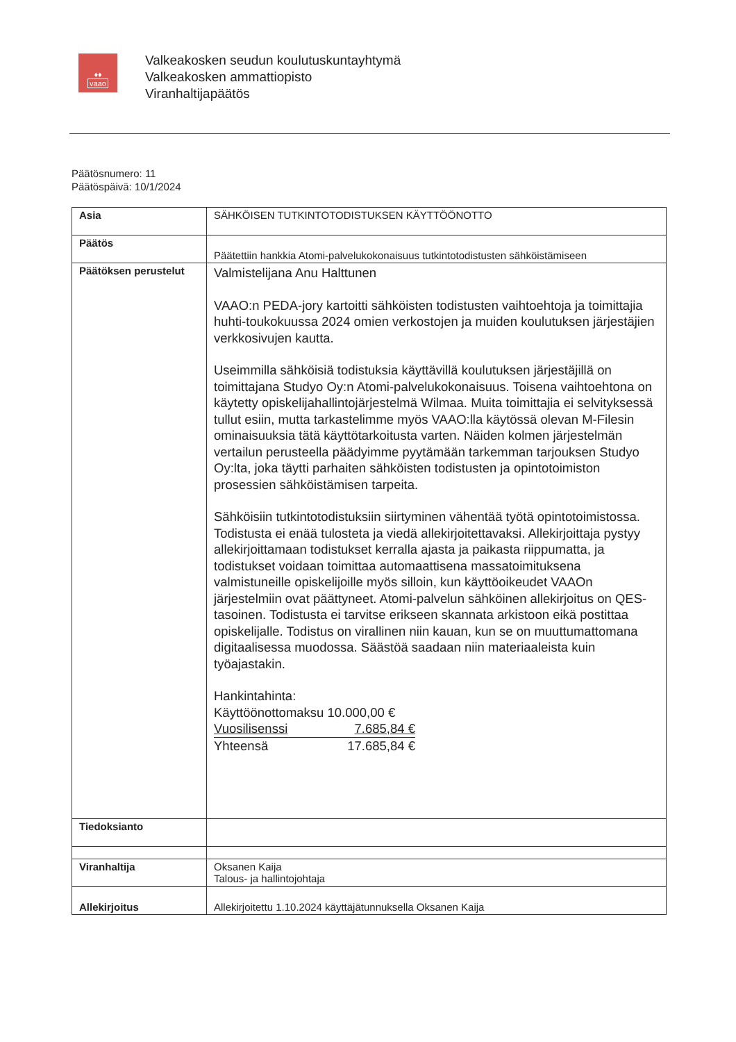♦♦
vaao
Valkeakosken seudun koulutuskuntayhtymä
Valkeakosken ammattiopisto
Viranhaltijapäätös
Päätösnumero: 11
Päätöspäivä: 10/1/2024
| Asia | SÄHKÖISEN TUTKINTOTODISTUKSEN KÄYTTÖÖNOTTO |
| Päätös | Päätettiin hankkia Atomi-palvelukokonaisuus tutkintotodistusten sähköistämiseen |
| Päätöksen perustelut | Valmistelijana Anu Halttunen VAAO:n PEDA-jory kartoitti sähköisten todistusten vaihtoehtoja ja toimittajia huhti-toukokuussa 2024 omien verkostojen ja muiden koulutuksen järjestäjien verkkosivujen kautta. Useimmilla sähköisiä todistuksia käyttävillä koulutuksen järjestäjillä on toimittajana Studyo Oy:n Atomi-palvelukokonaisuus. Toisena vaihtoehtona on käytetty opiskelijahallintojärjestelmä Wilmaa. Muita toimittajia ei selvityksessä tullut esiin, mutta tarkastelimme myös VAAO:lla käytössä olevan M-Filesin ominaisuuksia tätä käyttötarkoitusta varten. Näiden kolmen järjestelmän vertailun perusteella päädyimme pyytämään tarkemman tarjouksen Studyo Oy:lta, joka täytti parhaiten sähköisten todistusten ja opintotoimiston prosessien sähköistämisen tarpeita. Sähköisiin tutkintotodistuksiin siirtyminen vähentää työtä opintotoimistossa. Todistusta ei enää tulosteta ja viedä allekirjoitettavaksi. Allekirjoittaja pystyy allekirjoittamaan todistukset kerralla ajasta ja paikasta riippumatta, ja todistukset voidaan toimittaa automaattisena massatoimituksena valmistuneille opiskelijoille myös silloin, kun käyttöoikeudet VAAOn järjestelmiin ovat päättyneet. Atomi-palvelun sähköinen allekirjoitus on QES-tasoinen. Todistusta ei tarvitse erikseen skannata arkistoon eikä postittaa opiskelijalle. Todistus on virallinen niin kauan, kun se on muuttumattomana digitaalisessa muodossa. Säästöä saadaan niin materiaaleista kuin työajastakin. Hankintahinta: Käyttöönottomaksu 10.000,00 € Vuosilisenssi 7.685,84 € Yhteensä 17.685,84 € |
| Tiedoksianto | |
| Viranhaltija | Oksanen Kaija Talous- ja hallintojohtaja |
| Allekirjoitus | Allekirjoitettu 1.10.2024 käyttäjätunnuksella Oksanen Kaija |